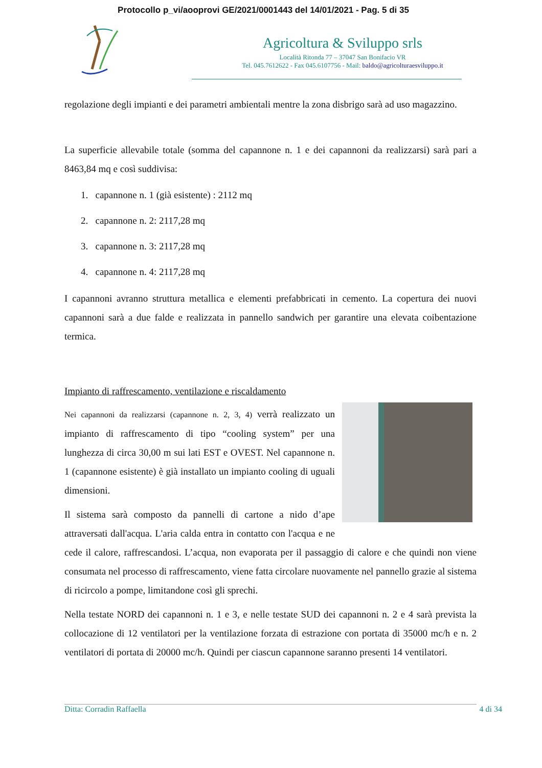Protocollo p_vi/aooprovi GE/2021/0001443 del 14/01/2021 - Pag. 5 di 35
Agricoltura & Sviluppo srls
Località Ritonda 77 – 37047 San Bonifacio VR
Tel. 045.7612622 - Fax 045.6107756 - Mail: baldo@agricolturaesviluppo.it
regolazione degli impianti e dei parametri ambientali mentre la zona disbrigo sarà ad uso magazzino.
La superficie allevabile totale (somma del capannone n. 1 e dei capannoni da realizzarsi) sarà pari a 8463,84 mq e così suddivisa:
1. capannone n. 1 (già esistente) : 2112 mq
2. capannone n. 2: 2117,28 mq
3. capannone n. 3: 2117,28 mq
4. capannone n. 4: 2117,28 mq
I capannoni avranno struttura metallica e elementi prefabbricati in cemento. La copertura dei nuovi capannoni sarà a due falde e realizzata in pannello sandwich per garantire una elevata coibentazione termica.
Impianto di raffrescamento, ventilazione e riscaldamento
Nei capannoni da realizzarsi (capannone n. 2, 3, 4) verrà realizzato un impianto di raffrescamento di tipo “cooling system” per una lunghezza di circa 30,00 m sui lati EST e OVEST. Nel capannone n. 1 (capannone esistente) è già installato un impianto cooling di uguali dimensioni.
Il sistema sarà composto da pannelli di cartone a nido d’ape attraversati dall'acqua. L'aria calda entra in contatto con l'acqua e ne cede il calore, raffrescandosi. L’acqua, non evaporata per il passaggio di calore e che quindi non viene consumata nel processo di raffrescamento, viene fatta circolare nuovamente nel pannello grazie al sistema di ricircolo a pompe, limitandone così gli sprechi.
Nella testate NORD dei capannoni n. 1 e 3, e nelle testate SUD dei capannoni n. 2 e 4 sarà prevista la collocazione di 12 ventilatori per la ventilazione forzata di estrazione con portata di 35000 mc/h e n. 2 ventilatori di portata di 20000 mc/h. Quindi per ciascun capannone saranno presenti 14 ventilatori.
Ditta: Corradin Raffaella 4 di 34